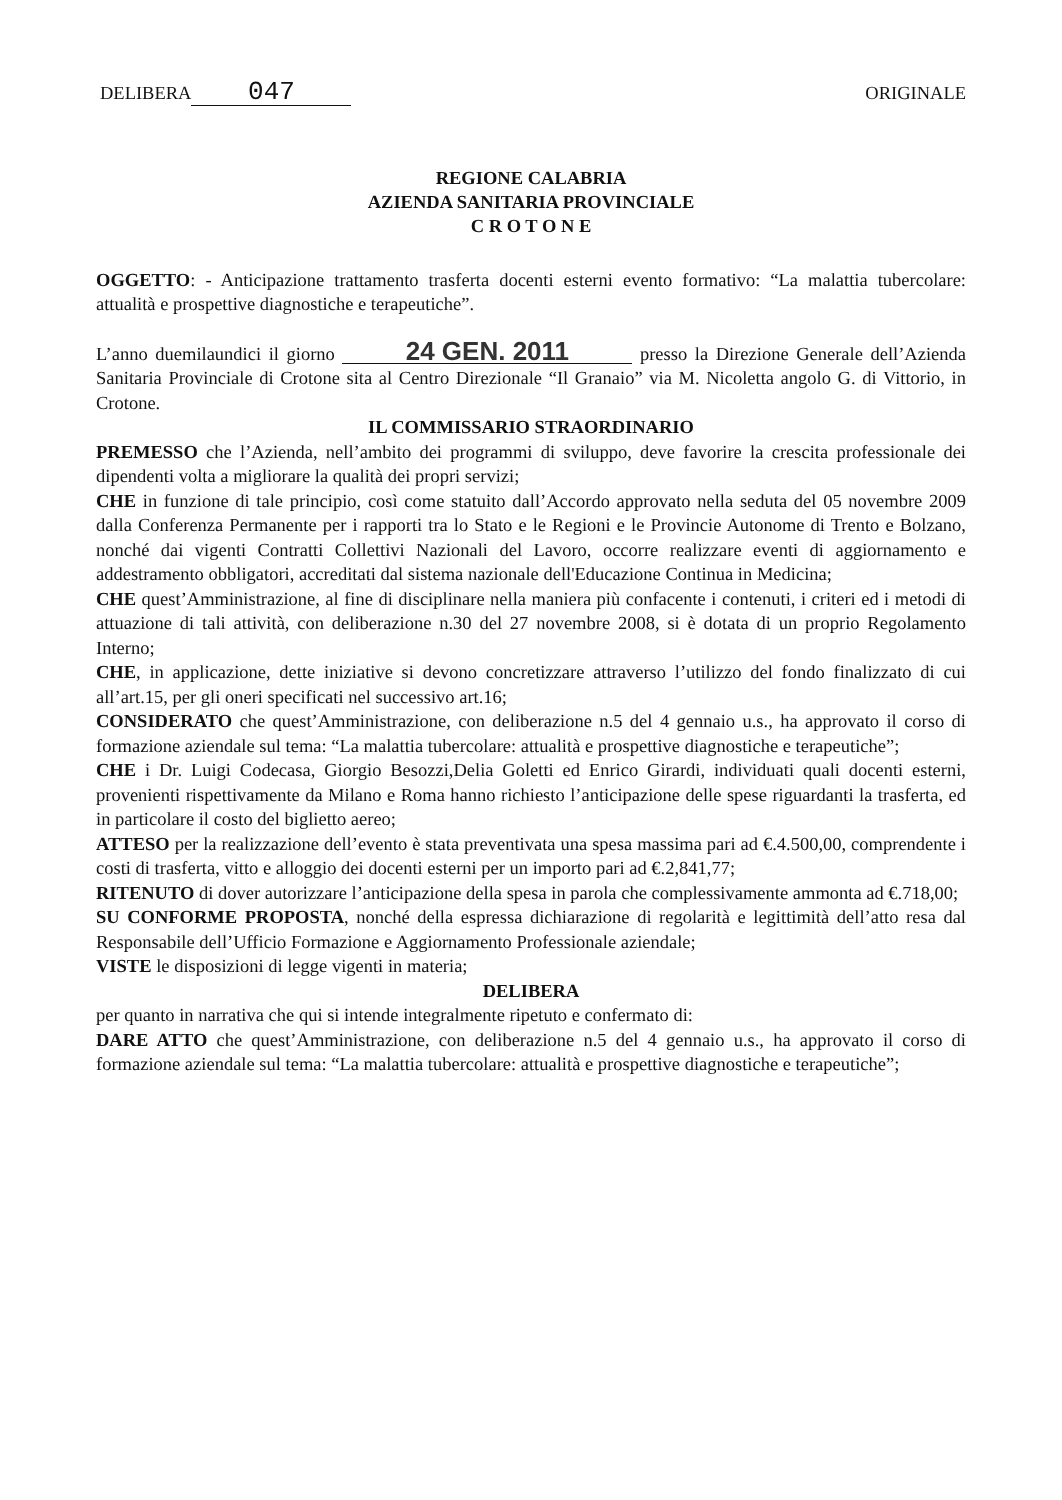DELIBERA 047
ORIGINALE
REGIONE CALABRIA
AZIENDA SANITARIA PROVINCIALE
C R O T O N E
OGGETTO: - Anticipazione trattamento trasferta docenti esterni evento formativo: “La malattia tubercolare: attualità e prospettive diagnostiche e terapeutiche”.
L’anno duemilaundici il giorno 24 GEN. 2011 presso la Direzione Generale dell’Azienda Sanitaria Provinciale di Crotone sita al Centro Direzionale “Il Granaio” via M. Nicoletta angolo G. di Vittorio, in Crotone.
IL COMMISSARIO STRAORDINARIO
PREMESSO che l’Azienda, nell’ambito dei programmi di sviluppo, deve favorire la crescita professionale dei dipendenti volta a migliorare la qualità dei propri servizi;
CHE in funzione di tale principio, così come statuito dall’Accordo approvato nella seduta del 05 novembre 2009 dalla Conferenza Permanente per i rapporti tra lo Stato e le Regioni e le Provincie Autonome di Trento e Bolzano, nonché dai vigenti Contratti Collettivi Nazionali del Lavoro, occorre realizzare eventi di aggiornamento e addestramento obbligatori, accreditati dal sistema nazionale dell'Educazione Continua in Medicina;
CHE quest’Amministrazione, al fine di disciplinare nella maniera più confacente i contenuti, i criteri ed i metodi di attuazione di tali attività, con deliberazione n.30 del 27 novembre 2008, si è dotata di un proprio Regolamento Interno;
CHE, in applicazione, dette iniziative si devono concretizzare attraverso l’utilizzo del fondo finalizzato di cui all’art.15, per gli oneri specificati nel successivo art.16;
CONSIDERATO che quest’Amministrazione, con deliberazione n.5 del 4 gennaio u.s., ha approvato il corso di formazione aziendale sul tema: “La malattia tubercolare: attualità e prospettive diagnostiche e terapeutiche”;
CHE i Dr. Luigi Codecasa, Giorgio Besozzi,Delia Goletti ed Enrico Girardi, individuati quali docenti esterni, provenienti rispettivamente da Milano e Roma hanno richiesto l’anticipazione delle spese riguardanti la trasferta, ed in particolare il costo del biglietto aereo;
ATTESO per la realizzazione dell’evento è stata preventivata una spesa massima pari ad €.4.500,00, comprendente i costi di trasferta, vitto e alloggio dei docenti esterni per un importo pari ad €.2,841,77;
RITENUTO di dover autorizzare l’anticipazione della spesa in parola che complessivamente ammonta ad €.718,00;
SU CONFORME PROPOSTA, nonché della espressa dichiarazione di regolarità e legittimità dell’atto resa dal Responsabile dell’Ufficio Formazione e Aggiornamento Professionale aziendale;
VISTE le disposizioni di legge vigenti in materia;
DELIBERA
per quanto in narrativa che qui si intende integralmente ripetuto e confermato di:
DARE ATTO che quest’Amministrazione, con deliberazione n.5 del 4 gennaio u.s., ha approvato il corso di formazione aziendale sul tema: “La malattia tubercolare: attualità e prospettive diagnostiche e terapeutiche”;